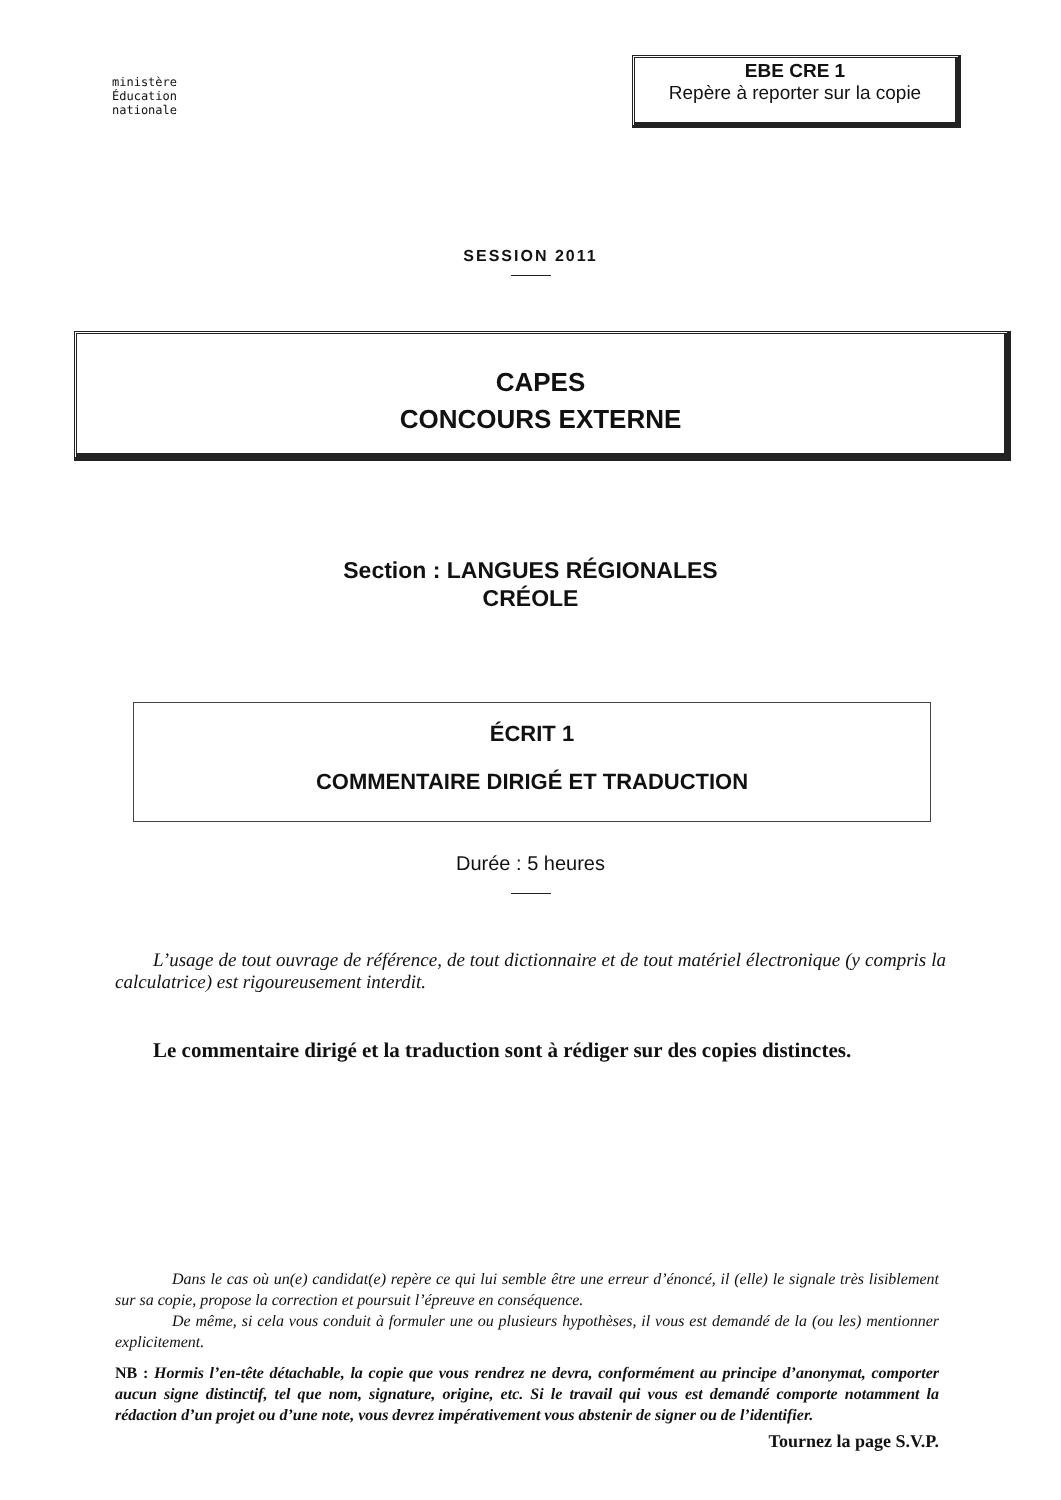ministère
Éducation
nationale
EBE CRE 1
Repère à reporter sur la copie
SESSION 2011
CAPES
CONCOURS EXTERNE
Section : LANGUES RÉGIONALES
CRÉOLE
ÉCRIT 1
COMMENTAIRE DIRIGÉ ET TRADUCTION
Durée : 5 heures
L’usage de tout ouvrage de référence, de tout dictionnaire et de tout matériel électronique (y compris la calculatrice) est rigoureusement interdit.
Le commentaire dirigé et la traduction sont à rédiger sur des copies distinctes.
Dans le cas où un(e) candidat(e) repère ce qui lui semble être une erreur d’énoncé, il (elle) le signale très lisiblement sur sa copie, propose la correction et poursuit l’épreuve en conséquence.
De même, si cela vous conduit à formuler une ou plusieurs hypothèses, il vous est demandé de la (ou les) mentionner explicitement.
NB : Hormis l’en-tête détachable, la copie que vous rendrez ne devra, conformément au principe d’anonymat, comporter aucun signe distinctif, tel que nom, signature, origine, etc. Si le travail qui vous est demandé comporte notamment la rédaction d’un projet ou d’une note, vous devrez impérativement vous abstenir de signer ou de l’identifier.
Tournez la page S.V.P.